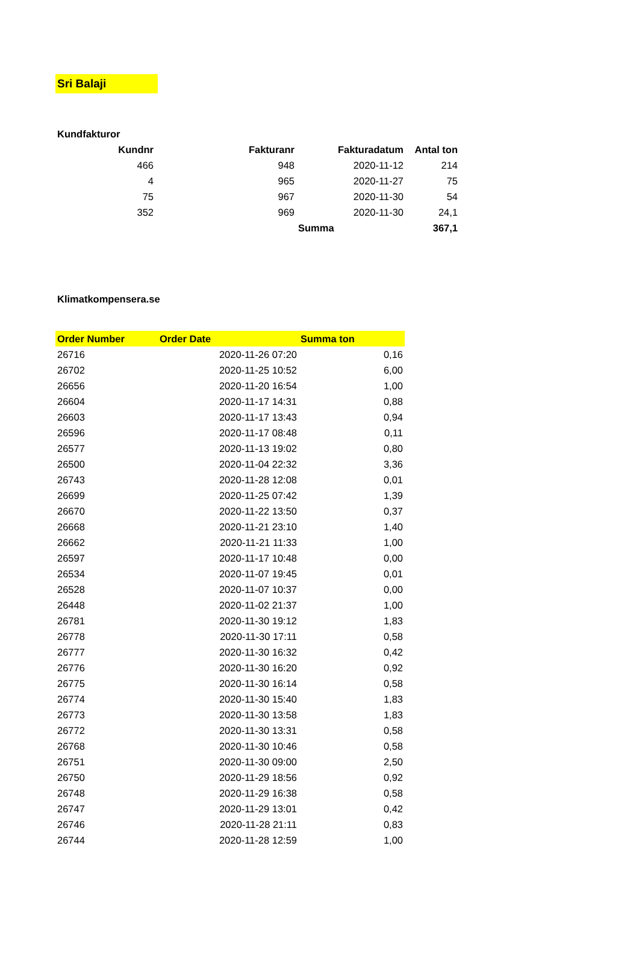Sri Balaji
Kundfakturor
| Kundnr | Fakturanr | Fakturadatum | Antal ton |
| --- | --- | --- | --- |
| 466 | 948 | 2020-11-12 | 214 |
| 4 | 965 | 2020-11-27 | 75 |
| 75 | 967 | 2020-11-30 | 54 |
| 352 | 969 | 2020-11-30 | 24,1 |
| | | Summa | 367,1 |
Klimatkompensera.se
| Order Number | Order Date | Summa ton |
| --- | --- | --- |
| 26716 | 2020-11-26 07:20 | 0,16 |
| 26702 | 2020-11-25 10:52 | 6,00 |
| 26656 | 2020-11-20 16:54 | 1,00 |
| 26604 | 2020-11-17 14:31 | 0,88 |
| 26603 | 2020-11-17 13:43 | 0,94 |
| 26596 | 2020-11-17 08:48 | 0,11 |
| 26577 | 2020-11-13 19:02 | 0,80 |
| 26500 | 2020-11-04 22:32 | 3,36 |
| 26743 | 2020-11-28 12:08 | 0,01 |
| 26699 | 2020-11-25 07:42 | 1,39 |
| 26670 | 2020-11-22 13:50 | 0,37 |
| 26668 | 2020-11-21 23:10 | 1,40 |
| 26662 | 2020-11-21 11:33 | 1,00 |
| 26597 | 2020-11-17 10:48 | 0,00 |
| 26534 | 2020-11-07 19:45 | 0,01 |
| 26528 | 2020-11-07 10:37 | 0,00 |
| 26448 | 2020-11-02 21:37 | 1,00 |
| 26781 | 2020-11-30 19:12 | 1,83 |
| 26778 | 2020-11-30 17:11 | 0,58 |
| 26777 | 2020-11-30 16:32 | 0,42 |
| 26776 | 2020-11-30 16:20 | 0,92 |
| 26775 | 2020-11-30 16:14 | 0,58 |
| 26774 | 2020-11-30 15:40 | 1,83 |
| 26773 | 2020-11-30 13:58 | 1,83 |
| 26772 | 2020-11-30 13:31 | 0,58 |
| 26768 | 2020-11-30 10:46 | 0,58 |
| 26751 | 2020-11-30 09:00 | 2,50 |
| 26750 | 2020-11-29 18:56 | 0,92 |
| 26748 | 2020-11-29 16:38 | 0,58 |
| 26747 | 2020-11-29 13:01 | 0,42 |
| 26746 | 2020-11-28 21:11 | 0,83 |
| 26744 | 2020-11-28 12:59 | 1,00 |